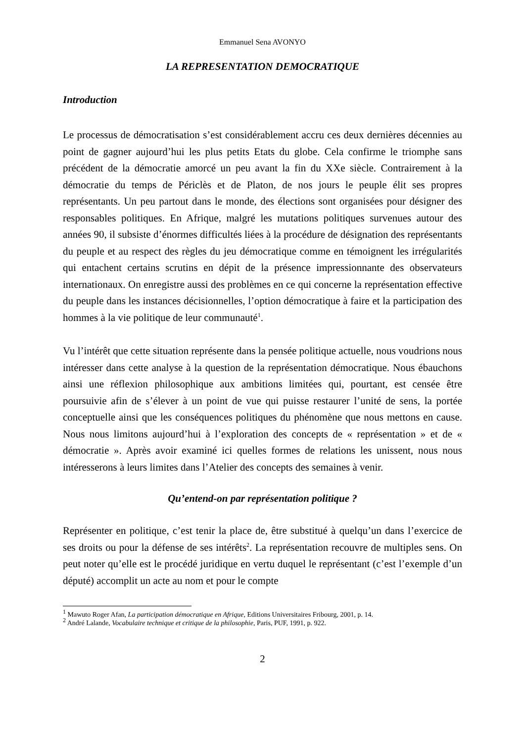Emmanuel Sena AVONYO
LA REPRESENTATION DEMOCRATIQUE
Introduction
Le processus de démocratisation s’est considérablement accru ces deux dernières décennies au point de gagner aujourd’hui les plus petits Etats du globe. Cela confirme le triomphe sans précédent de la démocratie amorcé un peu avant la fin du XXe siècle. Contrairement à la démocratie du temps de Périclès et de Platon, de nos jours le peuple élit ses propres représentants. Un peu partout dans le monde, des élections sont organisées pour désigner des responsables politiques. En Afrique, malgré les mutations politiques survenues autour des années 90, il subsiste d’énormes difficultés liées à la procédure de désignation des représentants du peuple et au respect des règles du jeu démocratique comme en témoignent les irrégularités qui entachent certains scrutins en dépit de la présence impressionnante des observateurs internationaux. On enregistre aussi des problèmes en ce qui concerne la représentation effective du peuple dans les instances décisionnelles, l’option démocratique à faire et la participation des hommes à la vie politique de leur communauté<sup>1</sup>.
Vu l’intérêt que cette situation représente dans la pensée politique actuelle, nous voudrions nous intéresser dans cette analyse à la question de la représentation démocratique. Nous ébauchons ainsi une réflexion philosophique aux ambitions limitées qui, pourtant, est censée être poursuivie afin de s’élever à un point de vue qui puisse restaurer l’unité de sens, la portée conceptuelle ainsi que les conséquences politiques du phénomène que nous mettons en cause. Nous nous limitons aujourd’hui à l’exploration des concepts de « représentation » et de « démocratie ». Après avoir examiné ici quelles formes de relations les unissent, nous nous intéresserons à leurs limites dans l’Atelier des concepts des semaines à venir.
Qu’entend-on par représentation politique ?
Représenter en politique, c’est tenir la place de, être substitué à quelqu’un dans l’exercice de ses droits ou pour la défense de ses intérêts<sup>2</sup>. La représentation recouvre de multiples sens. On peut noter qu’elle est le procédé juridique en vertu duquel le représentant (c’est l’exemple d’un député) accomplit un acte au nom et pour le compte
<sup>1</sup> Mawuto Roger Afan, La participation démocratique en Afrique, Editions Universitaires Fribourg, 2001, p. 14.
<sup>2</sup> André Lalande, Vocabulaire technique et critique de la philosophie, Paris, PUF, 1991, p. 922.
2